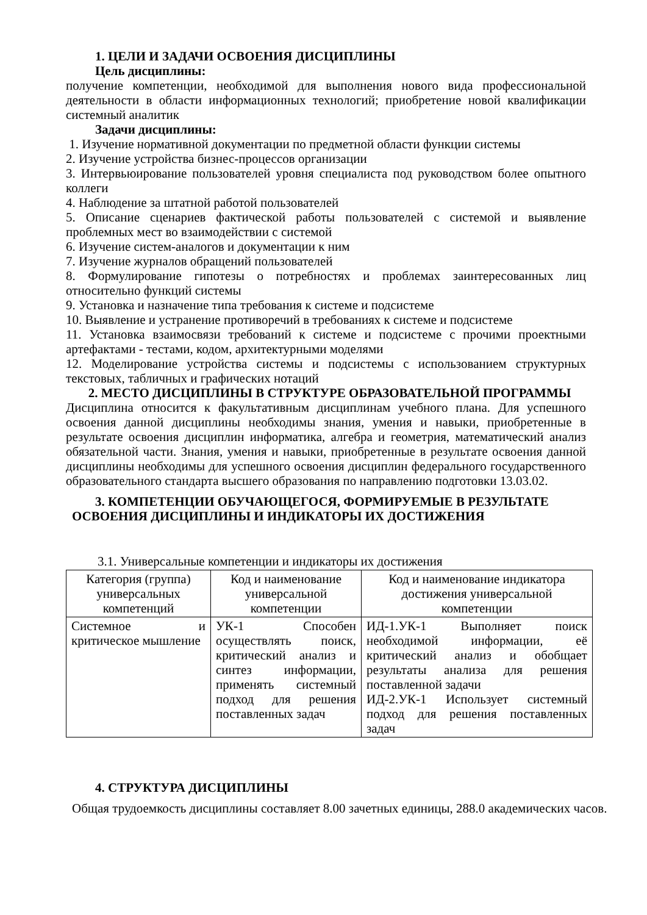1. ЦЕЛИ И ЗАДАЧИ ОСВОЕНИЯ ДИСЦИПЛИНЫ
Цель дисциплины:
получение компетенции, необходимой для выполнения нового вида профессиональной деятельности в области информационных технологий; приобретение новой квалификации системный аналитик
Задачи дисциплины:
1. Изучение нормативной документации по предметной области функции системы
2. Изучение устройства бизнес-процессов организации
3. Интервьюирование пользователей уровня специалиста под руководством более опытного коллеги
4. Наблюдение за штатной работой пользователей
5. Описание сценариев фактической работы пользователей с системой и выявление проблемных мест во взаимодействии с системой
6. Изучение систем-аналогов и документации к ним
7. Изучение журналов обращений пользователей
8. Формулирование гипотезы о потребностях и проблемах заинтересованных лиц относительно функций системы
9. Установка и назначение типа требования к системе и подсистеме
10. Выявление и устранение противоречий в требованиях к системе и подсистеме
11. Установка взаимосвязи требований к системе и подсистеме с прочими проектными артефактами - тестами, кодом, архитектурными моделями
12. Моделирование устройства системы и подсистемы с использованием структурных текстовых, табличных и графических нотаций
2. МЕСТО ДИСЦИПЛИНЫ В СТРУКТУРЕ ОБРАЗОВАТЕЛЬНОЙ ПРОГРАММЫ
Дисциплина относится к факультативным дисциплинам учебного плана. Для успешного освоения данной дисциплины необходимы знания, умения и навыки, приобретенные в результате освоения дисциплин информатика, алгебра и геометрия, математический анализ обязательной части. Знания, умения и навыки, приобретенные в результате освоения данной дисциплины необходимы для успешного освоения дисциплин федерального государственного образовательного стандарта высшего образования по направлению подготовки 13.03.02.
3. КОМПЕТЕНЦИИ ОБУЧАЮЩЕГОСЯ, ФОРМИРУЕМЫЕ В РЕЗУЛЬТАТЕ
ОСВОЕНИЯ ДИСЦИПЛИНЫ И ИНДИКАТОРЫ ИХ ДОСТИЖЕНИЯ
3.1. Универсальные компетенции и индикаторы их достижения
| Категория (группа) универсальных компетенций | Код и наименование универсальной компетенции | Код и наименование индикатора достижения универсальной компетенции |
| --- | --- | --- |
| Системное и критическое мышление | УК-1 Способен осуществлять поиск, критический анализ и синтез информации, применять системный подход для решения поставленных задач | ИД-1.УК-1 Выполняет поиск необходимой информации, её критический анализ и обобщает результаты анализа для решения поставленной задачи ИД-2.УК-1 Использует системный подход для решения поставленных задач |
4. СТРУКТУРА ДИСЦИПЛИНЫ
Общая трудоемкость дисциплины составляет 8.00 зачетных единицы, 288.0 академических часов.